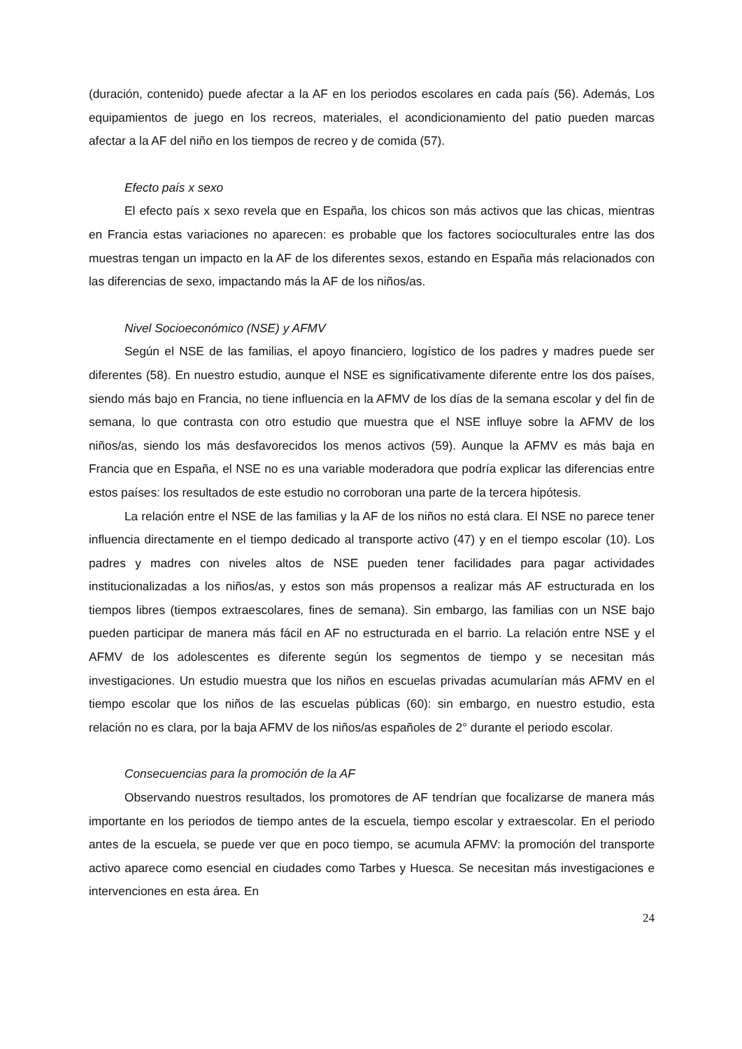(duración, contenido) puede afectar a la AF en los periodos escolares en cada país (56). Además, Los equipamientos de juego en los recreos, materiales, el acondicionamiento del patio pueden marcas afectar a la AF del niño en los tiempos de recreo y de comida (57).
Efecto país x sexo
El efecto país x sexo revela que en España, los chicos son más activos que las chicas, mientras en Francia estas variaciones no aparecen: es probable que los factores socioculturales entre las dos muestras tengan un impacto en la AF de los diferentes sexos, estando en España más relacionados con las diferencias de sexo, impactando más la AF de los niños/as.
Nivel Socioeconómico (NSE) y AFMV
Según el NSE de las familias, el apoyo financiero, logístico de los padres y madres puede ser diferentes (58). En nuestro estudio, aunque el NSE es significativamente diferente entre los dos países, siendo más bajo en Francia, no tiene influencia en la AFMV de los días de la semana escolar y del fin de semana, lo que contrasta con otro estudio que muestra que el NSE influye sobre la AFMV de los niños/as, siendo los más desfavorecidos los menos activos (59). Aunque la AFMV es más baja en Francia que en España, el NSE no es una variable moderadora que podría explicar las diferencias entre estos países: los resultados de este estudio no corroboran una parte de la tercera hipótesis.
La relación entre el NSE de las familias y la AF de los niños no está clara. El NSE no parece tener influencia directamente en el tiempo dedicado al transporte activo (47) y en el tiempo escolar (10). Los padres y madres con niveles altos de NSE pueden tener facilidades para pagar actividades institucionalizadas a los niños/as, y estos son más propensos a realizar más AF estructurada en los tiempos libres (tiempos extraescolares, fines de semana). Sin embargo, las familias con un NSE bajo pueden participar de manera más fácil en AF no estructurada en el barrio. La relación entre NSE y el AFMV de los adolescentes es diferente según los segmentos de tiempo y se necesitan más investigaciones. Un estudio muestra que los niños en escuelas privadas acumularían más AFMV en el tiempo escolar que los niños de las escuelas públicas (60): sin embargo, en nuestro estudio, esta relación no es clara, por la baja AFMV de los niños/as españoles de 2° durante el periodo escolar.
Consecuencias para la promoción de la AF
Observando nuestros resultados, los promotores de AF tendrían que focalizarse de manera más importante en los periodos de tiempo antes de la escuela, tiempo escolar y extraescolar. En el periodo antes de la escuela, se puede ver que en poco tiempo, se acumula AFMV: la promoción del transporte activo aparece como esencial en ciudades como Tarbes y Huesca. Se necesitan más investigaciones e intervenciones en esta área. En
24